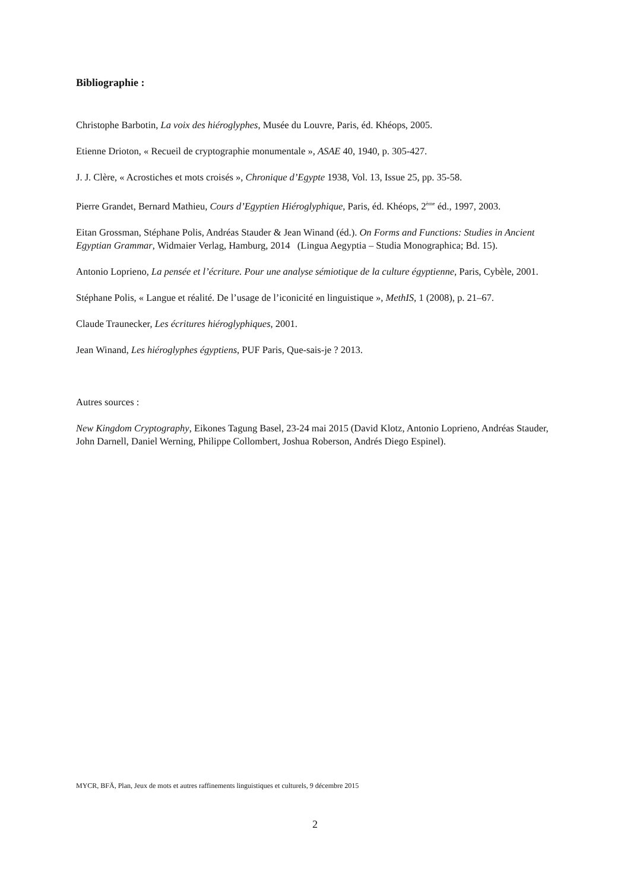Bibliographie :
Christophe Barbotin, La voix des hiéroglyphes, Musée du Louvre, Paris, éd. Khéops, 2005.
Etienne Drioton, « Recueil de cryptographie monumentale », ASAE 40, 1940, p. 305-427.
J. J. Clère, « Acrostiches et mots croisés », Chronique d’Egypte 1938, Vol. 13, Issue 25, pp. 35-58.
Pierre Grandet, Bernard Mathieu, Cours d’Egyptien Hiéroglyphique, Paris, éd. Khéops, 2<sup>ème</sup> éd., 1997, 2003.
Eitan Grossman, Stéphane Polis, Andréas Stauder & Jean Winand (éd.). On Forms and Functions: Studies in Ancient Egyptian Grammar, Widmaier Verlag, Hamburg, 2014 (Lingua Aegyptia – Studia Monographica; Bd. 15).
Antonio Loprieno, La pensée et l’écriture. Pour une analyse sémiotique de la culture égyptienne, Paris, Cybèle, 2001.
Stéphane Polis, « Langue et réalité. De l’usage de l’iconicité en linguistique », MethIS, 1 (2008), p. 21–67.
Claude Traunecker, Les écritures hiéroglyphiques, 2001.
Jean Winand, Les hiéroglyphes égyptiens, PUF Paris, Que-sais-je ? 2013.
Autres sources :
New Kingdom Cryptography, Eikones Tagung Basel, 23-24 mai 2015 (David Klotz, Antonio Loprieno, Andréas Stauder, John Darnell, Daniel Werning, Philippe Collombert, Joshua Roberson, Andrés Diego Espinel).
MYCR, BFÄ, Plan, Jeux de mots et autres raffinements linguistiques et culturels, 9 décembre 2015
2